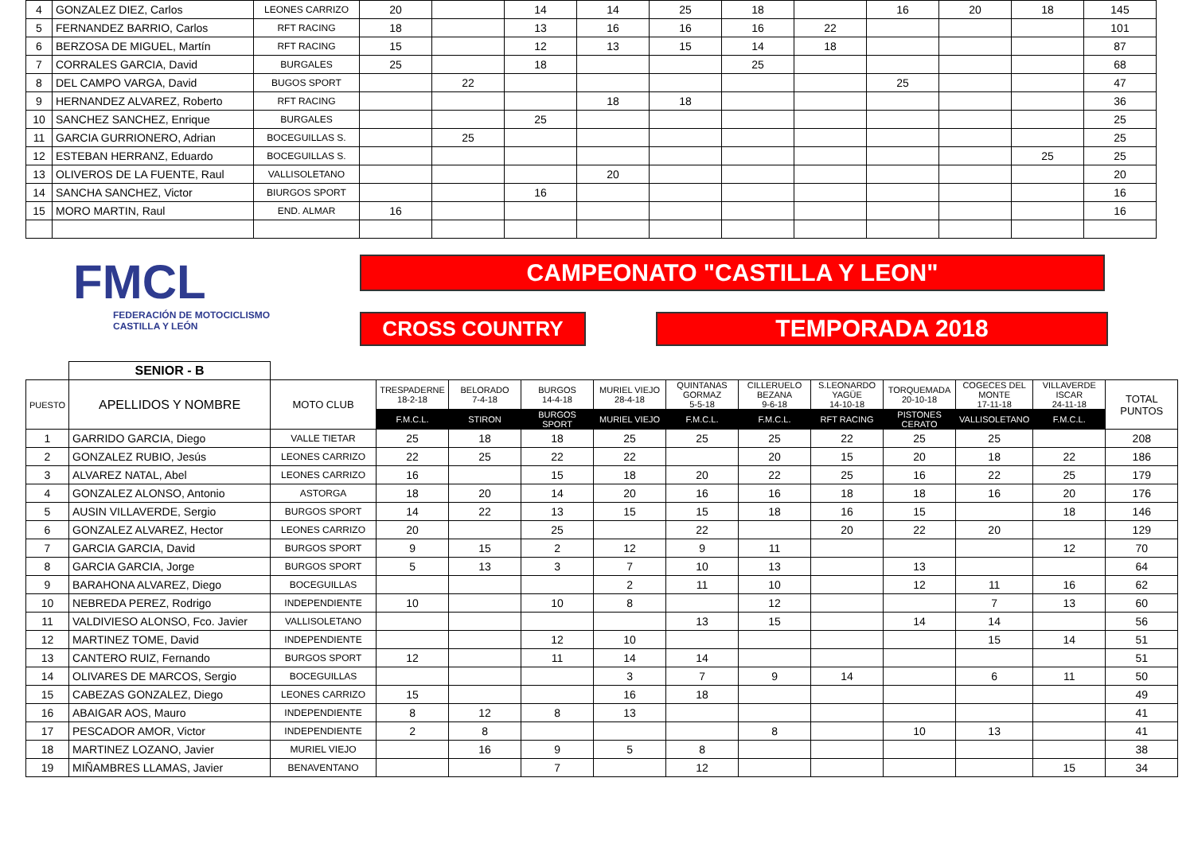| 4 | GONZALEZ DIEZ, Carlos | LEONES CARRIZO | 20 | | 14 | 14 | 25 | 18 | | 16 | 20 | 18 | 145 |
| 5 | FERNANDEZ BARRIO, Carlos | RFT RACING | 18 | | 13 | 16 | 16 | 16 | 22 | | | | 101 |
| 6 | BERZOSA DE MIGUEL, Martín | RFT RACING | 15 | | 12 | 13 | 15 | 14 | 18 | | | | 87 |
| 7 | CORRALES GARCIA, David | BURGALES | 25 | | 18 | | | 25 | | | | | 68 |
| 8 | DEL CAMPO VARGA, David | BUGOS SPORT | | 22 | | | | | | 25 | | | 47 |
| 9 | HERNANDEZ ALVAREZ, Roberto | RFT RACING | | | | 18 | 18 | | | | | | 36 |
| 10 | SANCHEZ SANCHEZ, Enrique | BURGALES | | | 25 | | | | | | | | 25 |
| 11 | GARCIA GURRIONERO, Adrian | BOCEGUILLAS S. | | 25 | | | | | | | | | 25 |
| 12 | ESTEBAN HERRANZ, Eduardo | BOCEGUILLAS S. | | | | | | | | | | 25 | 25 |
| 13 | OLIVEROS DE LA FUENTE, Raul | VALLISOLETANO | | | | 20 | | | | | | | 20 |
| 14 | SANCHA SANCHEZ, Victor | BIURGOS SPORT | | | 16 | | | | | | | | 16 |
| 15 | MORO MARTIN, Raul | END. ALMAR | 16 | | | | | | | | | | 16 |
FMCL
FEDERACIÓN DE MOTOCICLISMO
CASTILLA Y LEÓN
CAMPEONATO "CASTILLA Y LEON"
CROSS COUNTRY
TEMPORADA 2018
| | SENIOR - B | | | | | | | | | | | | |
| PUESTO | APELLIDOS Y NOMBRE | MOTO CLUB | TRESPADERNE 18-2-18 | BELORADO 7-4-18 | BURGOS 14-4-18 | MURIEL VIEJO 28-4-18 | QUINTANAS GORMAZ 5-5-18 | CILLERUELO BEZANA 9-6-18 | S.LEONARDO YAGÜE 14-10-18 | TORQUEMADA 20-10-18 | COGECES DEL MONTE 17-11-18 | VILLAVERDE ISCAR 24-11-18 | TOTAL PUNTOS |
| | | | F.M.C.L. | STIRON | BURGOS SPORT | MURIEL VIEJO | F.M.C.L. | F.M.C.L. | RFT RACING | PISTONES CERATO | VALLISOLETANO | F.M.C.L. | |
| 1 | GARRIDO GARCIA, Diego | VALLE TIETAR | 25 | 18 | 18 | 25 | 25 | 25 | 22 | 25 | 25 | | 208 |
| 2 | GONZALEZ RUBIO, Jesús | LEONES CARRIZO | 22 | 25 | 22 | 22 | | 20 | 15 | 20 | 18 | 22 | 186 |
| 3 | ALVAREZ NATAL, Abel | LEONES CARRIZO | 16 | | 15 | 18 | 20 | 22 | 25 | 16 | 22 | 25 | 179 |
| 4 | GONZALEZ ALONSO, Antonio | ASTORGA | 18 | 20 | 14 | 20 | 16 | 16 | 18 | 18 | 16 | 20 | 176 |
| 5 | AUSIN VILLAVERDE, Sergio | BURGOS SPORT | 14 | 22 | 13 | 15 | 15 | 18 | 16 | 15 | | 18 | 146 |
| 6 | GONZALEZ ALVAREZ, Hector | LEONES CARRIZO | 20 | | 25 | | 22 | | 20 | 22 | 20 | | 129 |
| 7 | GARCIA GARCIA, David | BURGOS SPORT | 9 | 15 | 2 | 12 | 9 | 11 | | | | 12 | 70 |
| 8 | GARCIA GARCIA, Jorge | BURGOS SPORT | 5 | 13 | 3 | 7 | 10 | 13 | | 13 | | | 64 |
| 9 | BARAHONA ALVAREZ, Diego | BOCEGUILLAS | | | | 2 | 11 | 10 | | 12 | 11 | 16 | 62 |
| 10 | NEBREDA PEREZ, Rodrigo | INDEPENDIENTE | 10 | | 10 | 8 | | 12 | | | 7 | 13 | 60 |
| 11 | VALDIVIESO ALONSO, Fco. Javier | VALLISOLETANO | | | | | 13 | 15 | | 14 | 14 | | 56 |
| 12 | MARTINEZ TOME, David | INDEPENDIENTE | | | 12 | 10 | | | | | 15 | 14 | 51 |
| 13 | CANTERO RUIZ, Fernando | BURGOS SPORT | 12 | | 11 | 14 | 14 | | | | | | 51 |
| 14 | OLIVARES DE MARCOS, Sergio | BOCEGUILLAS | | | | 3 | 7 | 9 | 14 | | 6 | 11 | 50 |
| 15 | CABEZAS GONZALEZ, Diego | LEONES CARRIZO | 15 | | | 16 | 18 | | | | | | 49 |
| 16 | ABAIGAR AOS, Mauro | INDEPENDIENTE | 8 | 12 | 8 | 13 | | | | | | | 41 |
| 17 | PESCADOR AMOR, Victor | INDEPENDIENTE | 2 | 8 | | | | 8 | | 10 | 13 | | 41 |
| 18 | MARTINEZ LOZANO, Javier | MURIEL VIEJO | | 16 | 9 | 5 | 8 | | | | | | 38 |
| 19 | MIÑAMBRES LLAMAS, Javier | BENAVENTANO | | | 7 | | 12 | | | | | 15 | 34 |